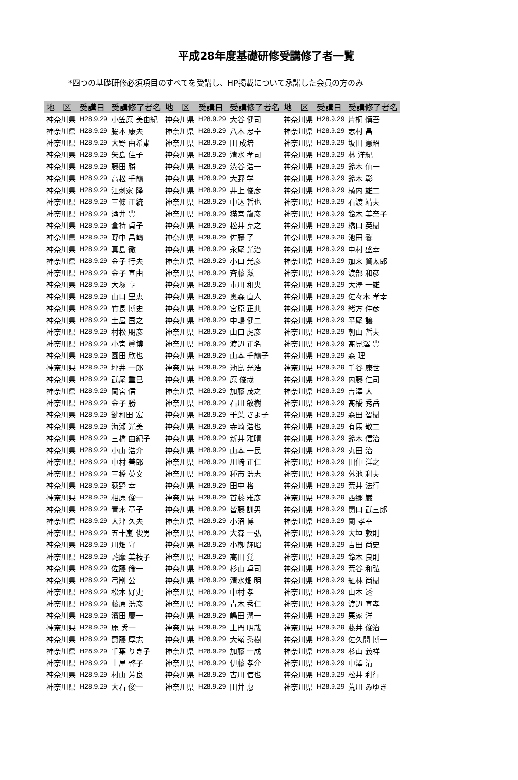平成28年度基礎研修受講修了者一覧
*四つの基礎研修必須項目のすべてを受講し、HP掲載について承諾した会員の方のみ
| 地 区 | 受講日 | 受講修了者名 | 地 区 | 受講日 | 受講修了者名 | 地 区 | 受講日 | 受講修了者名 |
| --- | --- | --- | --- | --- | --- | --- | --- | --- |
| 神奈川県 | H28.9.29 | 小笠原 美由紀 | 神奈川県 | H28.9.29 | 大谷 健司 | 神奈川県 | H28.9.29 | 片桐 慎吾 |
| 神奈川県 | H28.9.29 | 脇本 康夫 | 神奈川県 | H28.9.29 | 八木 忠幸 | 神奈川県 | H28.9.29 | 志村 昌 |
| 神奈川県 | H28.9.29 | 大野 由希粛 | 神奈川県 | H28.9.29 | 田 成培 | 神奈川県 | H28.9.29 | 坂田 憲昭 |
| 神奈川県 | H28.9.29 | 矢島 佳子 | 神奈川県 | H28.9.29 | 清水 孝司 | 神奈川県 | H28.9.29 | 林 洋紀 |
| 神奈川県 | H28.9.29 | 藤田 勝 | 神奈川県 | H28.9.29 | 渋谷 浩一 | 神奈川県 | H28.9.29 | 鈴木 仙一 |
| 神奈川県 | H28.9.29 | 高松 千鶴 | 神奈川県 | H28.9.29 | 大野 学 | 神奈川県 | H28.9.29 | 鈴木 彰 |
| 神奈川県 | H28.9.29 | 江刺家 隆 | 神奈川県 | H28.9.29 | 井上 俊彦 | 神奈川県 | H28.9.29 | 横内 雄二 |
| 神奈川県 | H28.9.29 | 三條 正統 | 神奈川県 | H28.9.29 | 中込 哲也 | 神奈川県 | H28.9.29 | 石渡 靖夫 |
| 神奈川県 | H28.9.29 | 酒井 豊 | 神奈川県 | H28.9.29 | 猫宮 龍彦 | 神奈川県 | H28.9.29 | 鈴木 美奈子 |
| 神奈川県 | H28.9.29 | 倉持 貞子 | 神奈川県 | H28.9.29 | 松井 克之 | 神奈川県 | H28.9.29 | 橋口 英樹 |
| 神奈川県 | H28.9.29 | 野中 昌鶴 | 神奈川県 | H28.9.29 | 佐藤 了 | 神奈川県 | H28.9.29 | 池田 馨 |
| 神奈川県 | H28.9.29 | 真島 徹 | 神奈川県 | H28.9.29 | 永尾 光治 | 神奈川県 | H28.9.29 | 中村 盛幸 |
| 神奈川県 | H28.9.29 | 金子 行夫 | 神奈川県 | H28.9.29 | 小口 光彦 | 神奈川県 | H28.9.29 | 加来 賢太郎 |
| 神奈川県 | H28.9.29 | 金子 宣由 | 神奈川県 | H28.9.29 | 斉藤 滋 | 神奈川県 | H28.9.29 | 渡部 和彦 |
| 神奈川県 | H28.9.29 | 大塚 亨 | 神奈川県 | H28.9.29 | 市川 和央 | 神奈川県 | H28.9.29 | 大澤 一雄 |
| 神奈川県 | H28.9.29 | 山口 里恵 | 神奈川県 | H28.9.29 | 奥森 直人 | 神奈川県 | H28.9.29 | 佐々木 孝幸 |
| 神奈川県 | H28.9.29 | 竹長 博史 | 神奈川県 | H28.9.29 | 宮原 正典 | 神奈川県 | H28.9.29 | 緒方 伸彦 |
| 神奈川県 | H28.9.29 | 土屋 国之 | 神奈川県 | H28.9.29 | 中嶋 健二 | 神奈川県 | H28.9.29 | 平尾 譲 |
| 神奈川県 | H28.9.29 | 村松 朋彦 | 神奈川県 | H28.9.29 | 山口 虎彦 | 神奈川県 | H28.9.29 | 朝山 哲夫 |
| 神奈川県 | H28.9.29 | 小宮 眞博 | 神奈川県 | H28.9.29 | 渡辺 正名 | 神奈川県 | H28.9.29 | 髙見澤 豊 |
| 神奈川県 | H28.9.29 | 園田 欣也 | 神奈川県 | H28.9.29 | 山本 千鶴子 | 神奈川県 | H28.9.29 | 森 理 |
| 神奈川県 | H28.9.29 | 坪井 一郎 | 神奈川県 | H28.9.29 | 池島 光浩 | 神奈川県 | H28.9.29 | 千谷 康世 |
| 神奈川県 | H28.9.29 | 武尾 重巳 | 神奈川県 | H28.9.29 | 原 俊哉 | 神奈川県 | H28.9.29 | 内藤 仁司 |
| 神奈川県 | H28.9.29 | 間宮 信 | 神奈川県 | H28.9.29 | 加藤 茂之 | 神奈川県 | H28.9.29 | 吉澤 大 |
| 神奈川県 | H28.9.29 | 金子 勝 | 神奈川県 | H28.9.29 | 石川 敏樹 | 神奈川県 | H28.9.29 | 髙橋 秀岳 |
| 神奈川県 | H28.9.29 | 鍵和田 宏 | 神奈川県 | H28.9.29 | 千葉 さよ子 | 神奈川県 | H28.9.29 | 森田 智樹 |
| 神奈川県 | H28.9.29 | 海瀬 光美 | 神奈川県 | H28.9.29 | 寺崎 浩也 | 神奈川県 | H28.9.29 | 有馬 敬二 |
| 神奈川県 | H28.9.29 | 三橋 由紀子 | 神奈川県 | H28.9.29 | 新井 雅晴 | 神奈川県 | H28.9.29 | 鈴木 信治 |
| 神奈川県 | H28.9.29 | 小山 浩介 | 神奈川県 | H28.9.29 | 山本 一民 | 神奈川県 | H28.9.29 | 丸田 治 |
| 神奈川県 | H28.9.29 | 中村 善郎 | 神奈川県 | H28.9.29 | 川﨑 正仁 | 神奈川県 | H28.9.29 | 田仲 洋之 |
| 神奈川県 | H28.9.29 | 三橋 英文 | 神奈川県 | H28.9.29 | 種市 浩志 | 神奈川県 | H28.9.29 | 外池 利夫 |
| 神奈川県 | H28.9.29 | 荻野 幸 | 神奈川県 | H28.9.29 | 田中 格 | 神奈川県 | H28.9.29 | 荒井 法行 |
| 神奈川県 | H28.9.29 | 相原 俊一 | 神奈川県 | H28.9.29 | 首藤 雅彦 | 神奈川県 | H28.9.29 | 西郷 巌 |
| 神奈川県 | H28.9.29 | 青木 章子 | 神奈川県 | H28.9.29 | 皆藤 訓男 | 神奈川県 | H28.9.29 | 関口 武三郎 |
| 神奈川県 | H28.9.29 | 大津 久夫 | 神奈川県 | H28.9.29 | 小沼 博 | 神奈川県 | H28.9.29 | 関 孝幸 |
| 神奈川県 | H28.9.29 | 五十嵐 俊男 | 神奈川県 | H28.9.29 | 大森 一弘 | 神奈川県 | H28.9.29 | 大垣 敦則 |
| 神奈川県 | H28.9.29 | 川畑 守 | 神奈川県 | H28.9.29 | 小栁 輝昭 | 神奈川県 | H28.9.29 | 吉田 尚史 |
| 神奈川県 | H28.9.29 | 詫摩 美枝子 | 神奈川県 | H28.9.29 | 高田 覚 | 神奈川県 | H28.9.29 | 鈴木 良則 |
| 神奈川県 | H28.9.29 | 佐藤 倫一 | 神奈川県 | H28.9.29 | 杉山 卓司 | 神奈川県 | H28.9.29 | 荒谷 和弘 |
| 神奈川県 | H28.9.29 | 弓削 公 | 神奈川県 | H28.9.29 | 清水畑 明 | 神奈川県 | H28.9.29 | 紅林 尚樹 |
| 神奈川県 | H28.9.29 | 松本 好史 | 神奈川県 | H28.9.29 | 中村 孝 | 神奈川県 | H28.9.29 | 山本 透 |
| 神奈川県 | H28.9.29 | 藤原 浩彦 | 神奈川県 | H28.9.29 | 青木 秀仁 | 神奈川県 | H28.9.29 | 渡辺 宣孝 |
| 神奈川県 | H28.9.29 | 濱田 慶一 | 神奈川県 | H28.9.29 | 嶋田 潤一 | 神奈川県 | H28.9.29 | 栗家 洋 |
| 神奈川県 | H28.9.29 | 原 秀一 | 神奈川県 | H28.9.29 | 土門 明哉 | 神奈川県 | H28.9.29 | 藤井 俊治 |
| 神奈川県 | H28.9.29 | 齋藤 厚志 | 神奈川県 | H28.9.29 | 大嶺 秀樹 | 神奈川県 | H28.9.29 | 佐久間 博一 |
| 神奈川県 | H28.9.29 | 千葉 りき子 | 神奈川県 | H28.9.29 | 加藤 一成 | 神奈川県 | H28.9.29 | 杉山 義祥 |
| 神奈川県 | H28.9.29 | 土屋 啓子 | 神奈川県 | H28.9.29 | 伊藤 孝介 | 神奈川県 | H28.9.29 | 中澤 清 |
| 神奈川県 | H28.9.29 | 村山 芳良 | 神奈川県 | H28.9.29 | 古川 信也 | 神奈川県 | H28.9.29 | 松井 利行 |
| 神奈川県 | H28.9.29 | 大石 俊一 | 神奈川県 | H28.9.29 | 田井 惠 | 神奈川県 | H28.9.29 | 荒川 みゆき |